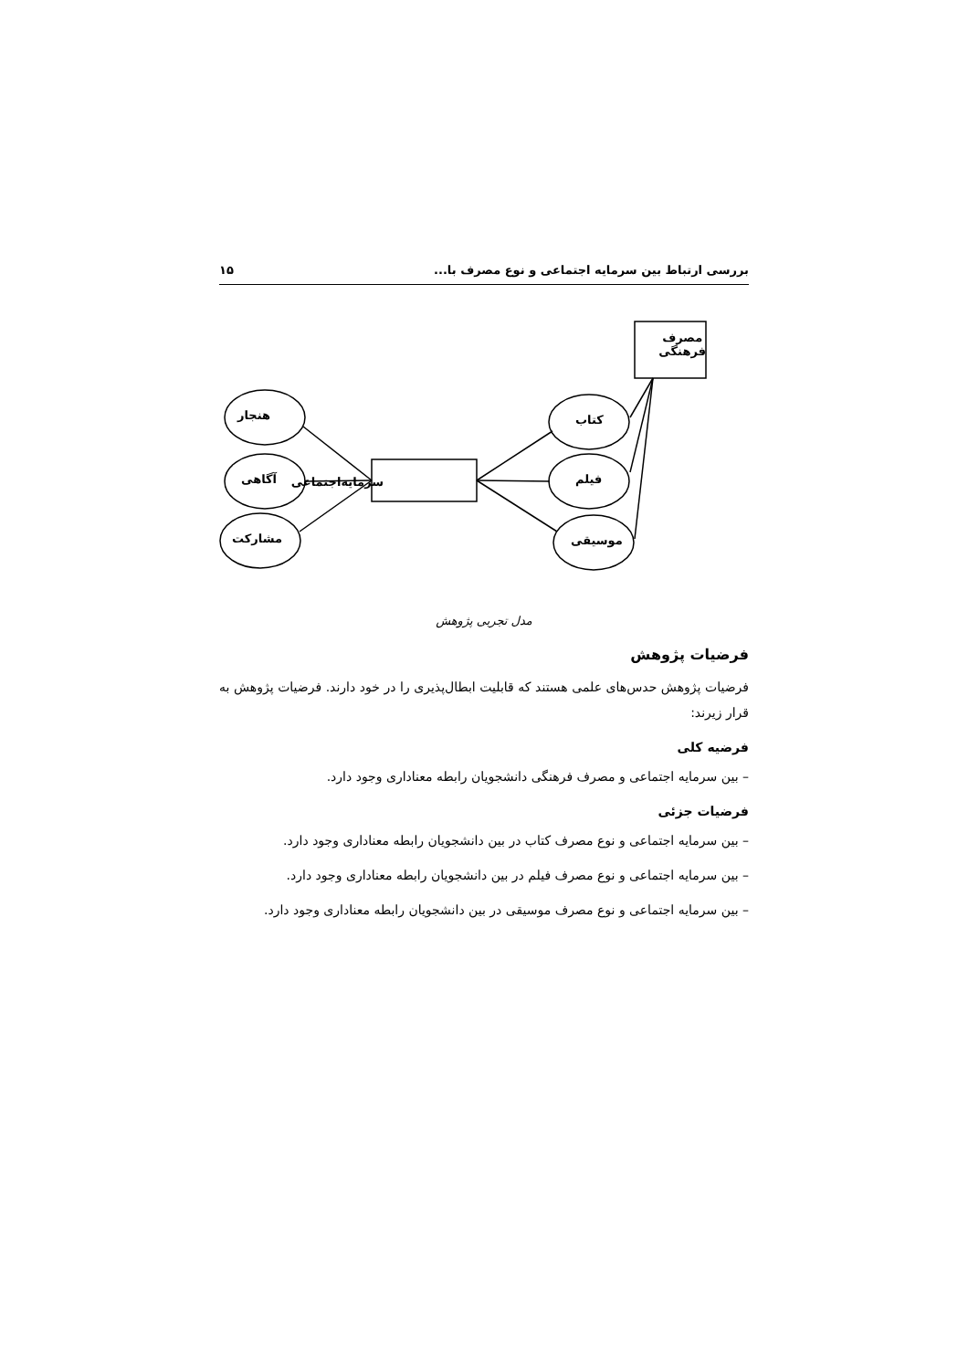بررسی ارتباط بین سرمایه اجتماعی و نوع مصرف با... ۱۵
مصرف
فرهنگی
سرمایه‌اجتماعی
هنجار
آگاهی
مشارکت
کتاب
فیلم
موسیقی
مدل تجربی پژوهش
فرضیات پژوهش
فرضیات پژوهش حدس‌های علمی هستند که قابلیت ابطال‌پذیری را در خود دارند. فرضیات پژوهش به قرار زیرند:
فرضیه کلی
– بین سرمایه اجتماعی و مصرف فرهنگی دانشجویان رابطه معناداری وجود دارد.
فرضیات جزئی
– بین سرمایه اجتماعی و نوع مصرف کتاب در بین دانشجویان رابطه معناداری وجود دارد.
– بین سرمایه اجتماعی و نوع مصرف فیلم در بین دانشجویان رابطه معناداری وجود دارد.
– بین سرمایه اجتماعی و نوع مصرف موسیقی در بین دانشجویان رابطه معناداری وجود دارد.